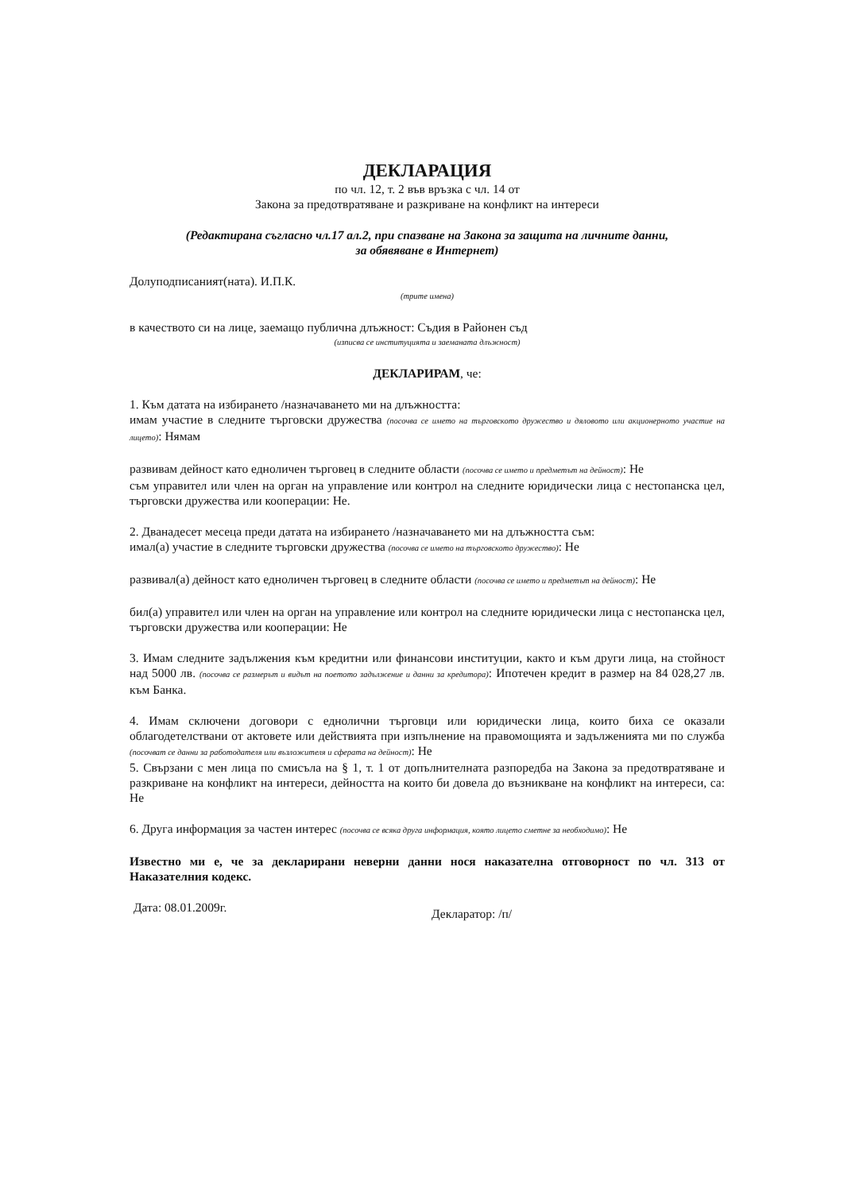ДЕКЛАРАЦИЯ
по чл. 12, т. 2 във връзка с чл. 14 от
Закона за предотвратяване и разкриване на конфликт на интереси
(Редактирана съгласно чл.17 ал.2, при спазване на Закона за защита на личните данни,
за обявяване в Интернет)
Долуподписаният(ната). И.П.К.
(трите имена)
в качеството си на лице, заемащо публична длъжност: Съдия в Районен съд
(изписва се институцията и заеманата длъжност)
ДЕКЛАРИРАМ, че:
1. Към датата на избирането /назначаването ми на длъжността:
имам участие в следните търговски дружества (посочва се името на търговското дружество и дяловото или акционерното участие на лицето): Нямам
развивам дейност като едноличен търговец в следните области (посочва се името и предметът на дейност): Не
съм управител или член на орган на управление или контрол на следните юридически лица с нестопанска цел, търговски дружества или кооперации: Не.
2. Дванадесет месеца преди датата на избирането /назначаването ми на длъжността съм:
имал(а) участие в следните търговски дружества (посочва се името на търговското дружество): Не
развивал(а) дейност като едноличен търговец в следните области (посочва се името и предметът на дейност): Не
бил(а) управител или член на орган на управление или контрол на следните юридически лица с нестопанска цел, търговски дружества или кооперации: Не
3. Имам следните задължения към кредитни или финансови институции, както и към други лица, на стойност над 5000 лв. (посочва се размерът и видът на поетото задължение и данни за кредитора): Ипотечен кредит в размер на 84 028,27 лв. към Банка.
4. Имам сключени договори с еднолични търговци или юридически лица, които биха се оказали облагодетелствани от актовете или действията при изпълнение на правомощията и задълженията ми по служба (посочват се данни за работодателя или възложителя и сферата на дейност): Не
5. Свързани с мен лица по смисъла на § 1, т. 1 от допълнителната разпоредба на Закона за предотвратяване и разкриване на конфликт на интереси, дейността на които би довела до възникване на конфликт на интереси, са: Не
6. Друга информация за частен интерес (посочва се всяка друга информация, която лицето сметне за необходимо): Не
Известно ми е, че за декларирани неверни данни нося наказателна отговорност по чл. 313 от Наказателния кодекс.
Дата: 08.01.2009г. Декларатор: /п/